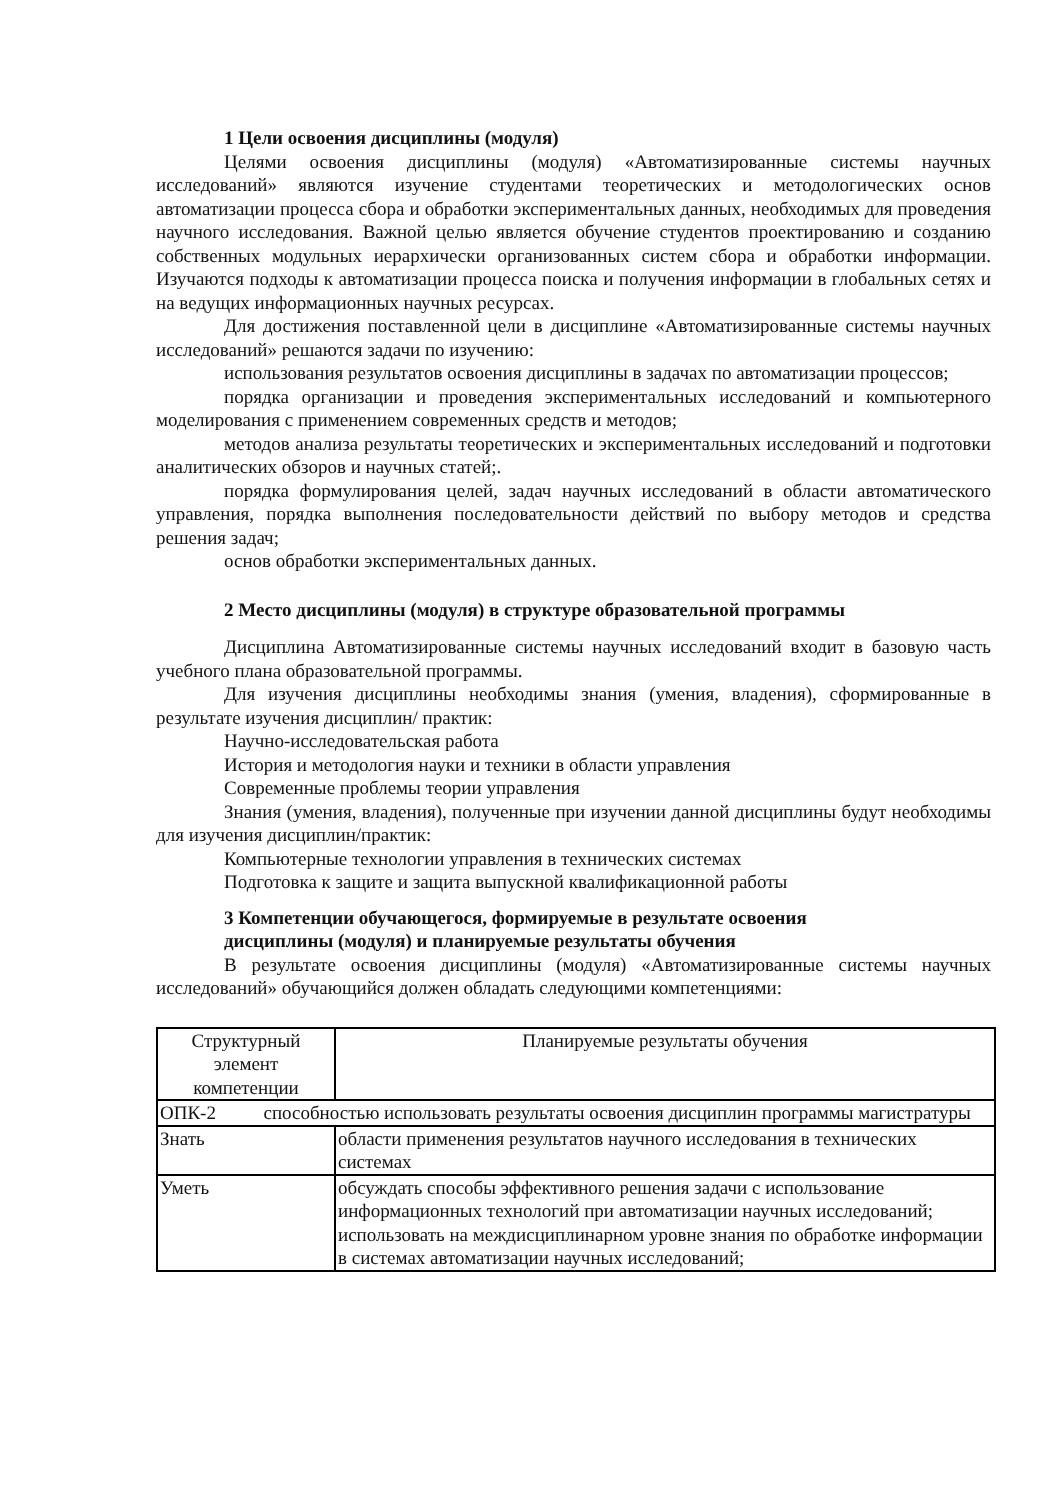1 Цели освоения дисциплины (модуля)
Целями освоения дисциплины (модуля) «Автоматизированные системы научных исследований» являются изучение студентами теоретических и методологических основ автоматизации процесса сбора и обработки экспериментальных данных, необходимых для проведения научного исследования. Важной целью является обучение студентов проектированию и созданию собственных модульных иерархически организованных систем сбора и обработки информации. Изучаются подходы к автоматизации процесса поиска и получения информации в глобальных сетях и на ведущих информационных научных ресурсах.
Для достижения поставленной цели в дисциплине «Автоматизированные системы научных исследований» решаются задачи по изучению:
использования результатов освоения дисциплины в задачах по автоматизации процессов;
порядка организации и проведения экспериментальных исследований и компьютерного моделирования с применением современных средств и методов;
методов анализа результаты теоретических и экспериментальных исследований и подготовки аналитических обзоров и научных статей;.
порядка формулирования целей, задач научных исследований в области автоматического управления, порядка выполнения последовательности действий по выбору методов и средства решения задач;
основ обработки экспериментальных данных.
2 Место дисциплины (модуля) в структуре образовательной программы
Дисциплина Автоматизированные системы научных исследований входит в базовую часть учебного плана образовательной программы.
Для изучения дисциплины необходимы знания (умения, владения), сформированные в результате изучения дисциплин/ практик:
Научно-исследовательская работа
История и методология науки и техники в области управления
Современные проблемы теории управления
Знания (умения, владения), полученные при изучении данной дисциплины будут необходимы для изучения дисциплин/практик:
Компьютерные технологии управления в технических системах
Подготовка к защите и защита выпускной квалификационной работы
3 Компетенции обучающегося, формируемые в результате освоения
дисциплины (модуля) и планируемые результаты обучения
В результате освоения дисциплины (модуля) «Автоматизированные системы научных исследований» обучающийся должен обладать следующими компетенциями:
| Структурный элемент компетенции | Планируемые результаты обучения |
| ОПК-2 способностью использовать результаты освоения дисциплин программы магистратуры | |
| Знать | области применения результатов научного исследования в технических системах |
| Уметь | обсуждать способы эффективного решения задачи с использование информационных технологий при автоматизации научных исследований; использовать на междисциплинарном уровне знания по обработке информации в системах автоматизации научных исследований; |